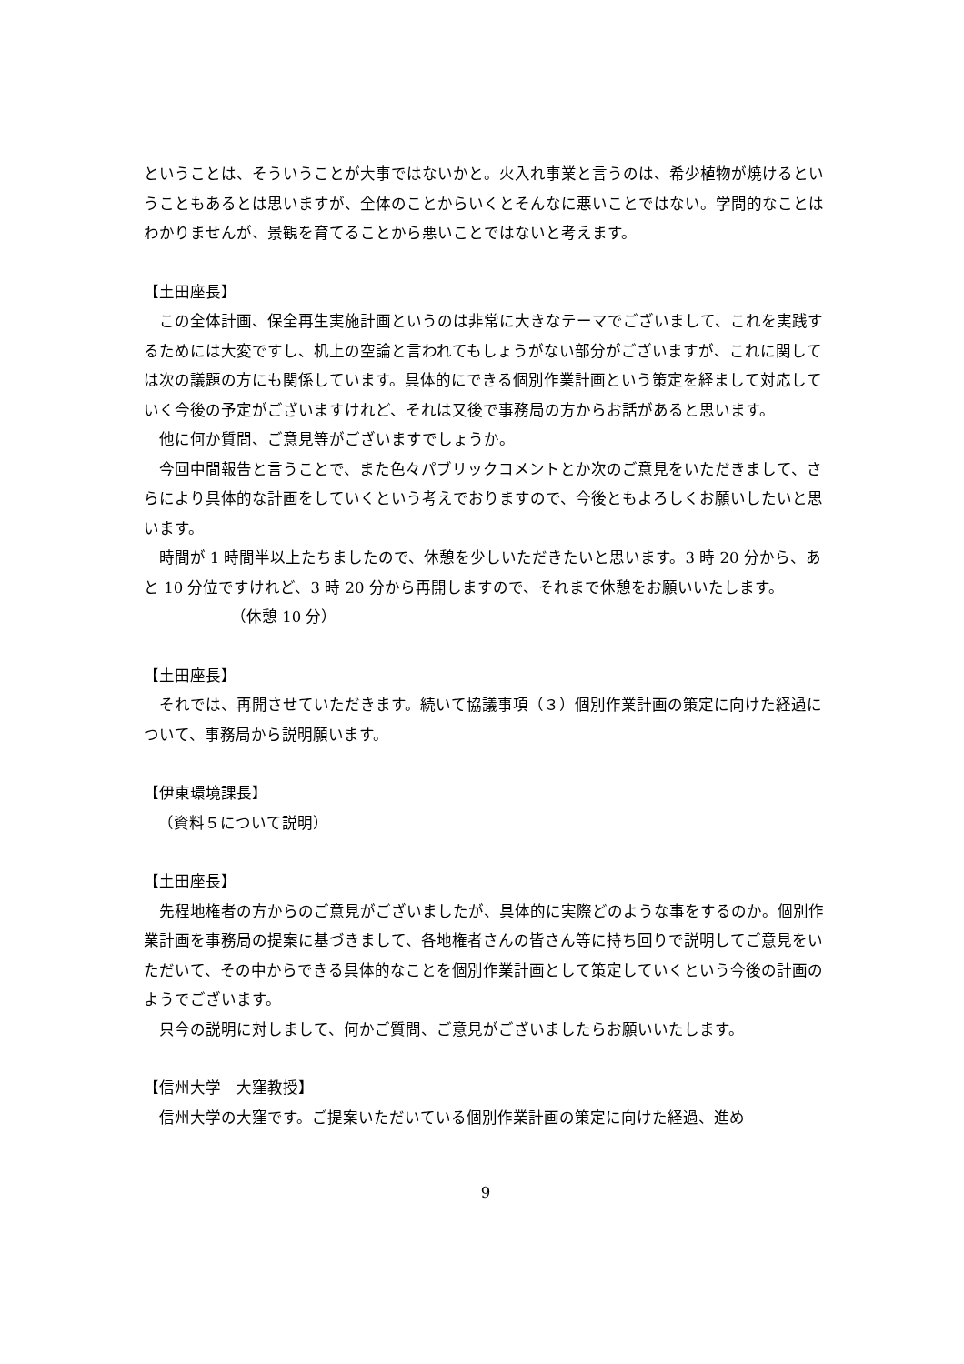ということは、そういうことが大事ではないかと。火入れ事業と言うのは、希少植物が焼けるということもあるとは思いますが、全体のことからいくとそんなに悪いことではない。学問的なことはわかりませんが、景観を育てることから悪いことではないと考えます。
【土田座長】
この全体計画、保全再生実施計画というのは非常に大きなテーマでございまして、これを実践するためには大変ですし、机上の空論と言われてもしょうがない部分がございますが、これに関しては次の議題の方にも関係しています。具体的にできる個別作業計画という策定を経まして対応していく今後の予定がございますけれど、それは又後で事務局の方からお話があると思います。
他に何か質問、ご意見等がございますでしょうか。
今回中間報告と言うことで、また色々パブリックコメントとか次のご意見をいただきまして、さらにより具体的な計画をしていくという考えでおりますので、今後ともよろしくお願いしたいと思います。
時間が 1 時間半以上たちましたので、休憩を少しいただきたいと思います。3 時 20 分から、あと 10 分位ですけれど、3 時 20 分から再開しますので、それまで休憩をお願いいたします。
（休憩 10 分）
【土田座長】
それでは、再開させていただきます。続いて協議事項（３）個別作業計画の策定に向けた経過について、事務局から説明願います。
【伊東環境課長】
（資料５について説明）
【土田座長】
先程地権者の方からのご意見がございましたが、具体的に実際どのような事をするのか。個別作業計画を事務局の提案に基づきまして、各地権者さんの皆さん等に持ち回りで説明してご意見をいただいて、その中からできる具体的なことを個別作業計画として策定していくという今後の計画のようでございます。
只今の説明に対しまして、何かご質問、ご意見がございましたらお願いいたします。
【信州大学　大窪教授】
信州大学の大窪です。ご提案いただいている個別作業計画の策定に向けた経過、進め
9